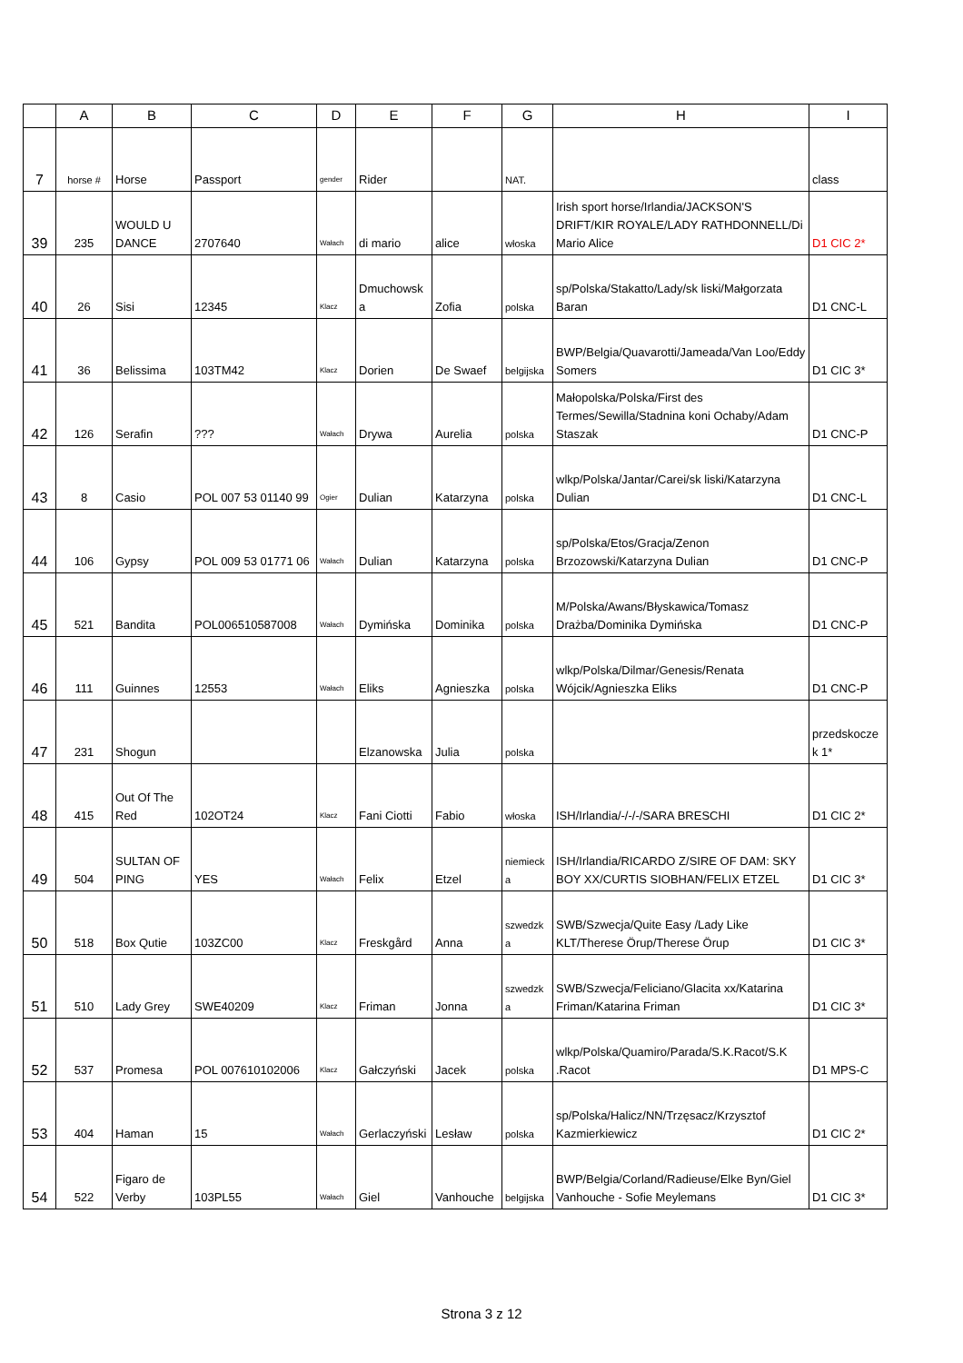| | A | B | C | D | E | F | G | H | I |
| --- | --- | --- | --- | --- | --- | --- | --- | --- | --- |
| 7 | horse # | Horse | Passport | gender | Rider | | NAT. | | class |
| 39 | 235 | WOULD U DANCE | 2707640 | Wałach | di mario | alice | włoska | Irish sport horse/Irlandia/JACKSON'S DRIFT/KIR ROYALE/LADY RATHDONNELL/Di Mario Alice | D1 CIC 2* |
| 40 | 26 | Sisi | 12345 | Klacz | Dmuchowsk a | Zofia | polska | sp/Polska/Stakatto/Lady/sk liski/Małgorzata Baran | D1 CNC-L |
| 41 | 36 | Belissima | 103TM42 | Klacz | Dorien | De Swaef | belgijska | BWP/Belgia/Quavarotti/Jameada/Van Loo/Eddy Somers | D1 CIC 3* |
| 42 | 126 | Serafin | ??? | Wałach | Drywa | Aurelia | polska | Małopolska/Polska/First des Termes/Sewilla/Stadnina koni Ochaby/Adam Staszak | D1 CNC-P |
| 43 | 8 | Casio | POL 007 53 01140 99 | Ogier | Dulian | Katarzyna | polska | wlkp/Polska/Jantar/Carei/sk liski/Katarzyna Dulian | D1 CNC-L |
| 44 | 106 | Gypsy | POL 009 53 01771 06 | Wałach | Dulian | Katarzyna | polska | sp/Polska/Etos/Gracja/Zenon Brzozowski/Katarzyna Dulian | D1 CNC-P |
| 45 | 521 | Bandita | POL006510587008 | Wałach | Dymińska | Dominika | polska | M/Polska/Awans/Błyskawica/Tomasz Drażba/Dominika Dymińska | D1 CNC-P |
| 46 | 111 | Guinnes | 12553 | Wałach | Eliks | Agnieszka | polska | wlkp/Polska/Dilmar/Genesis/Renata Wójcik/Agnieszka Eliks | D1 CNC-P |
| 47 | 231 | Shogun | | | Elzanowska | Julia | polska | | przedskocze k 1* |
| 48 | 415 | Out Of The Red | 102OT24 | Klacz | Fani Ciotti | Fabio | włoska | ISH/Irlandia/-/-/-/SARA BRESCHI | D1 CIC 2* |
| 49 | 504 | SULTAN OF PING | YES | Wałach | Felix | Etzel | niemieck a | ISH/Irlandia/RICARDO Z/SIRE OF DAM: SKY BOY XX/CURTIS SIOBHAN/FELIX ETZEL | D1 CIC 3* |
| 50 | 518 | Box Qutie | 103ZC00 | Klacz | Freskgård | Anna | szwedzk a | SWB/Szwecja/Quite Easy /Lady Like KLT/Therese Örup/Therese Örup | D1 CIC 3* |
| 51 | 510 | Lady Grey | SWE40209 | Klacz | Friman | Jonna | szwedzk a | SWB/Szwecja/Feliciano/Glacita xx/Katarina Friman/Katarina Friman | D1 CIC 3* |
| 52 | 537 | Promesa | POL 007610102006 | Klacz | Gałczyński | Jacek | polska | wlkp/Polska/Quamiro/Parada/S.K.Racot/S.K .Racot | D1 MPS-C |
| 53 | 404 | Haman | 15 | Wałach | Gerlaczyński | Lesław | polska | sp/Polska/Halicz/NN/Trzęsacz/Krzysztof Kazmierkiewicz | D1 CIC 2* |
| 54 | 522 | Figaro de Verby | 103PL55 | Wałach | Giel | Vanhouche | belgijska | BWP/Belgia/Corland/Radieuse/Elke Byn/Giel Vanhouche - Sofie Meylemans | D1 CIC 3* |
Strona 3 z 12